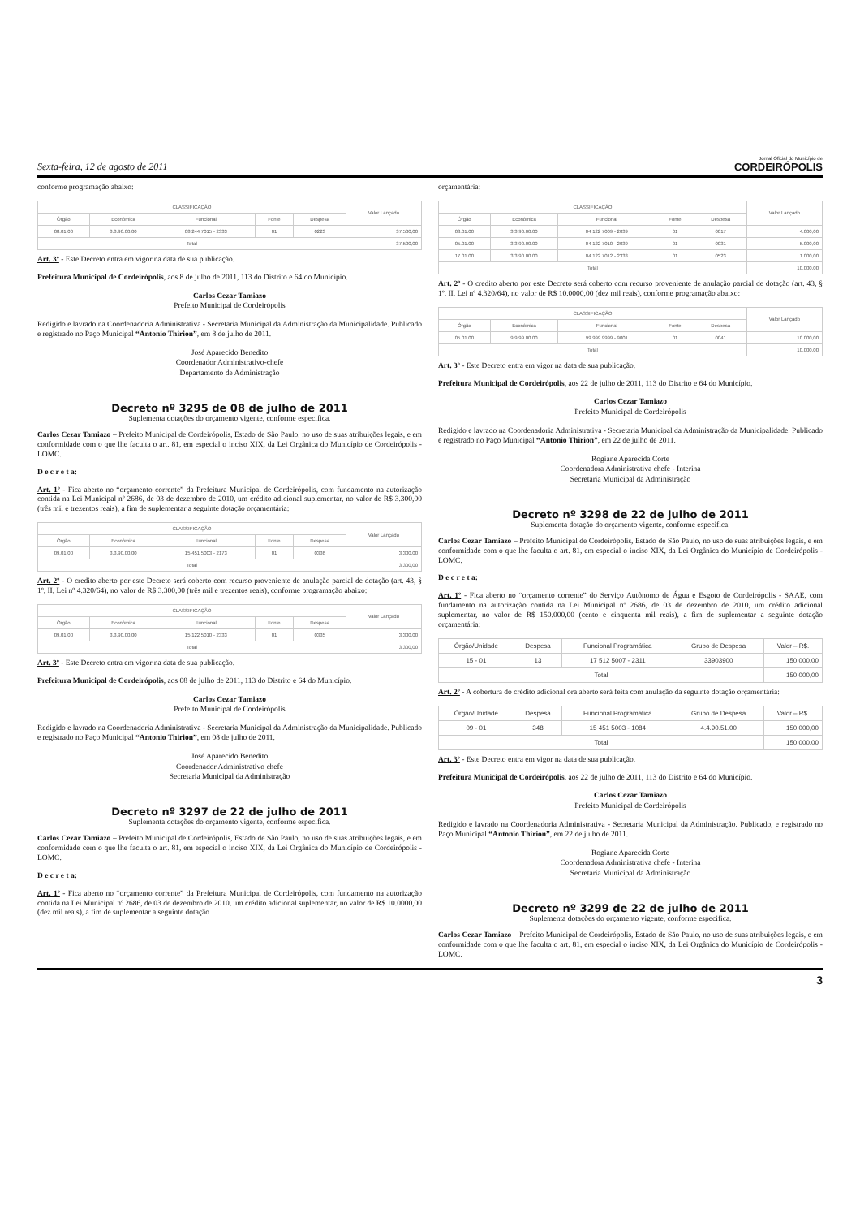Sexta-feira, 12 de agosto de 2011
Jornal Oficial do Município de
CORDEIRÓPOLIS
conforme programação abaixo:
| CLASSIFICAÇÃO | | | | | Valor Lançado |
| --- | --- | --- | --- | --- | --- |
| Órgão | Econômica | Funcional | Fonte | Despesa | |
| 08.01.00 | 3.3.90.00.00 | 08 244 7015 - 2333 | 01 | 0223 | 37.500,00 |
| Total | | | | | 37.500,00 |
Art. 3º - Este Decreto entra em vigor na data de sua publicação.
Prefeitura Municipal de Cordeirópolis, aos 8 de julho de 2011, 113 do Distrito e 64 do Município.
Carlos Cezar Tamiazo
Prefeito Municipal de Cordeirópolis
Redigido e lavrado na Coordenadoria Administrativa - Secretaria Municipal da Administração da Municipalidade. Publicado e registrado no Paço Municipal “Antonio Thirion”, em 8 de julho de 2011.
José Aparecido Benedito
Coordenador Administrativo-chefe
Departamento de Administração
Decreto nº 3295 de 08 de julho de 2011
Suplementa dotações do orçamento vigente, conforme especifica.
Carlos Cezar Tamiazo – Prefeito Municipal de Cordeirópolis, Estado de São Paulo, no uso de suas atribuições legais, e em conformidade com o que lhe faculta o art. 81, em especial o inciso XIX, da Lei Orgânica do Município de Cordeirópolis - LOMC.
D e c r e t a:
Art. 1º - Fica aberto no “orçamento corrente” da Prefeitura Municipal de Cordeirópolis, com fundamento na autorização contida na Lei Municipal nº 2686, de 03 de dezembro de 2010, um crédito adicional suplementar, no valor de R$ 3.300,00 (três mil e trezentos reais), a fim de suplementar a seguinte dotação orçamentária:
| CLASSIFICAÇÃO | | | | | Valor Lançado |
| --- | --- | --- | --- | --- | --- |
| Órgão | Econômica | Funcional | Fonte | Despesa | |
| 09.01.00 | 3.3.90.00.00 | 15 451 5003 - 2173 | 01 | 0336 | 3.300,00 |
| Total | | | | | 3.300,00 |
Art. 2º - O credito aberto por este Decreto será coberto com recurso proveniente de anulação parcial de dotação (art. 43, § 1º, II, Lei nº 4.320/64), no valor de R$ 3.300,00 (três mil e trezentos reais), conforme programação abaixo:
| CLASSIFICAÇÃO | | | | | Valor Lançado |
| --- | --- | --- | --- | --- | --- |
| Órgão | Econômica | Funcional | Fonte | Despesa | |
| 09.01.00 | 3.3.90.00.00 | 15 122 5010 - 2333 | 01 | 0335 | 3.300,00 |
| Total | | | | | 3.300,00 |
Art. 3º - Este Decreto entra em vigor na data de sua publicação.
Prefeitura Municipal de Cordeirópolis, aos 08 de julho de 2011, 113 do Distrito e 64 do Município.
Carlos Cezar Tamiazo
Prefeito Municipal de Cordeirópolis
Redigido e lavrado na Coordenadoria Administrativa - Secretaria Municipal da Administração da Municipalidade. Publicado e registrado no Paço Municipal “Antonio Thirion”, em 08 de julho de 2011.
José Aparecido Benedito
Coordenador Administrativo chefe
Secretaria Municipal da Administração
Decreto nº 3297 de 22 de julho de 2011
Suplementa dotações do orçamento vigente, conforme especifica.
Carlos Cezar Tamiazo – Prefeito Municipal de Cordeirópolis, Estado de São Paulo, no uso de suas atribuições legais, e em conformidade com o que lhe faculta o art. 81, em especial o inciso XIX, da Lei Orgânica do Município de Cordeirópolis - LOMC.
D e c r e t a:
Art. 1º - Fica aberto no “orçamento corrente” da Prefeitura Municipal de Cordeirópolis, com fundamento na autorização contida na Lei Municipal nº 2686, de 03 de dezembro de 2010, um crédito adicional suplementar, no valor de R$ 10.0000,00 (dez mil reais), a fim de suplementar a seguinte dotação
orçamentária:
| CLASSIFICAÇÃO | | | | | Valor Lançado |
| --- | --- | --- | --- | --- | --- |
| Órgão | Econômica | Funcional | Fonte | Despesa | |
| 03.01.00 | 3.3.90.00.00 | 04 122 7009 - 2039 | 01 | 0017 | 4.000,00 |
| 05.01.00 | 3.3.90.00.00 | 04 122 7010 - 2039 | 01 | 0031 | 5.000,00 |
| 17.01.00 | 3.3.90.00.00 | 04 122 7012 - 2333 | 01 | 0523 | 1.000,00 |
| Total | | | | | 10.000,00 |
Art. 2º - O credito aberto por este Decreto será coberto com recurso proveniente de anulação parcial de dotação (art. 43, § 1º, II, Lei nº 4.320/64), no valor de R$ 10.0000,00 (dez mil reais), conforme programação abaixo:
| CLASSIFICAÇÃO | | | | | Valor Lançado |
| --- | --- | --- | --- | --- | --- |
| Órgão | Econômica | Funcional | Fonte | Despesa | |
| 05.01.00 | 9.9.99.00.00 | 99 999 9999 - 9001 | 01 | 0041 | 10.000,00 |
| Total | | | | | 10.000,00 |
Art. 3º - Este Decreto entra em vigor na data de sua publicação.
Prefeitura Municipal de Cordeirópolis, aos 22 de julho de 2011, 113 do Distrito e 64 do Município.
Carlos Cezar Tamiazo
Prefeito Municipal de Cordeirópolis
Redigido e lavrado na Coordenadoria Administrativa - Secretaria Municipal da Administração da Municipalidade. Publicado e registrado no Paço Municipal “Antonio Thirion”, em 22 de julho de 2011.
Rogiane Aparecida Corte
Coordenadora Administrativa chefe - Interina
Secretaria Municipal da Administração
Decreto nº 3298 de 22 de julho de 2011
Suplementa dotação do orçamento vigente, conforme especifica.
Carlos Cezar Tamiazo – Prefeito Municipal de Cordeirópolis, Estado de São Paulo, no uso de suas atribuições legais, e em conformidade com o que lhe faculta o art. 81, em especial o inciso XIX, da Lei Orgânica do Município de Cordeirópolis - LOMC.
D e c r e t a:
Art. 1º - Fica aberto no “orçamento corrente” do Serviço Autônomo de Água e Esgoto de Cordeirópolis - SAAE, com fundamento na autorização contida na Lei Municipal nº 2686, de 03 de dezembro de 2010, um crédito adicional suplementar, no valor de R$ 150.000,00 (cento e cinquenta mil reais), a fim de suplementar a seguinte dotação orçamentária:
| Órgão/Unidade | Despesa | Funcional Programática | Grupo de Despesa | Valor – R$. |
| --- | --- | --- | --- | --- |
| 15 - 01 | 13 | 17 512 5007 - 2311 | 33903900 | 150.000,00 |
| Total | | | | 150.000,00 |
Art. 2º - A cobertura do crédito adicional ora aberto será feita com anulação da seguinte dotação orçamentária:
| Órgão/Unidade | Despesa | Funcional Programática | Grupo de Despesa | Valor – R$. |
| --- | --- | --- | --- | --- |
| 09 - 01 | 348 | 15 451 5003 - 1084 | 4.4.90.51.00 | 150.000,00 |
| Total | | | | 150.000,00 |
Art. 3º - Este Decreto entra em vigor na data de sua publicação.
Prefeitura Municipal de Cordeirópolis, aos 22 de julho de 2011, 113 do Distrito e 64 do Município.
Carlos Cezar Tamiazo
Prefeito Municipal de Cordeirópolis
Redigido e lavrado na Coordenadoria Administrativa - Secretaria Municipal da Administração. Publicado, e registrado no Paço Municipal “Antonio Thirion”, em 22 de julho de 2011.
Rogiane Aparecida Corte
Coordenadora Administrativa chefe - Interina
Secretaria Municipal da Administração
Decreto nº 3299 de 22 de julho de 2011
Suplementa dotações do orçamento vigente, conforme especifica.
Carlos Cezar Tamiazo – Prefeito Municipal de Cordeirópolis, Estado de São Paulo, no uso de suas atribuições legais, e em conformidade com o que lhe faculta o art. 81, em especial o inciso XIX, da Lei Orgânica do Município de Cordeirópolis - LOMC.
3